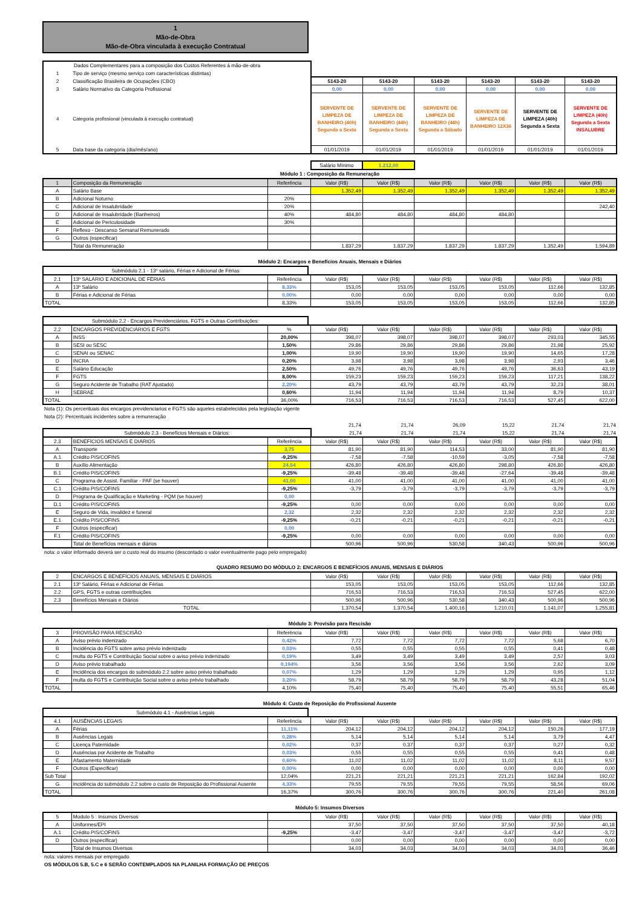1
Mão-de-Obra
Mão-de-Obra vinculada à execução Contratual
| Dados Complementares para a composição dos Custos Referentes á mão-de-obra | | | | | | | |
| 1 | Tipo de serviço (mesmo serviço com características distintas) | | | | | | |
| 2 | Classificação Brasileira de Ocupações (CBO) | 5143-20 | 5143-20 | 5143-20 | 5143-20 | 5143-20 | 5143-20 |
| 3 | Salário Normativo da Categoria Profissional | 0,00 | 0,00 | 0,00 | 0,00 | 0,00 | 0,00 |
| 4 | Categoria profissional (vinculada à execução contratual) | SERVENTE DE LIMPEZA DE BANHEIRO (40h) Segunda a Sexta | SERVENTE DE LIMPEZA DE BANHEIRO (44h) Segunda a Sexta | SERVENTE DE LIMPEZA DE BANHEIRO (44h) Segunda a Sábado | SERVENTE DE LIMPEZA DE BANHEIRO 12X36 | SERVENTE DE LIMPEZA (40h) Segunda a Sexta | SERVENTE DE LIMPEZA (40h) Segunda a Sexta INSALUBRE |
| 5 | Data base da categoria (dia/mês/ano) | 01/01/2019 | 01/01/2019 | 01/01/2019 | 01/01/2019 | 01/01/2019 | 01/01/2019 |
| | | Salário Mínimo | 1.212,00 | | | | |
Módulo 1 : Composição da Remuneração
| 1 | Composição da Remuneração | Referência | Valor (R$) | Valor (R$) | Valor (R$) | Valor (R$) | Valor (R$) | Valor (R$) |
| A | Salário Base | | 1.352,49 | 1.352,49 | 1.352,49 | 1.352,49 | 1.352,49 | 1.352,49 |
| B | Adicional Noturno | 20% | | | | | | |
| C | Adicional de Insalubridade | 20% | | | | | | 242,40 |
| D | Adicional de Insalubridade (Banheiros) | 40% | 484,80 | 484,80 | 484,80 | 484,80 | | |
| E | Adicional de Periculosidade | 30% | | | | | | |
| F | Reflexo - Descanso Semanal Remunerado | | | | | | | |
| G | Outros (especificar) | | | | | | | |
| | Total da Remuneração | | 1.837,29 | 1.837,29 | 1.837,29 | 1.837,29 | 1.352,49 | 1.594,89 |
Módulo 2: Encargos e Benefícios Anuais, Mensais e Diários
Submódulo 2.1 - 13º salário, Férias e Adicional de Férias
| 2.1 | 13º SALÁRIO E ADICIONAL DE FÉRIAS | Referência | Valor (R$) | Valor (R$) | Valor (R$) | Valor (R$) | Valor (R$) | Valor (R$) |
| A | 13º Salário | 8,33% | 153,05 | 153,05 | 153,05 | 153,05 | 112,66 | 132,85 |
| B | Férias e Adicional de Férias | 0,00% | 0,00 | 0,00 | 0,00 | 0,00 | 0,00 | 0,00 |
| TOTAL | | 8,33% | 153,05 | 153,05 | 153,05 | 153,05 | 112,66 | 132,85 |
Submódulo 2.2 - Encargos Previdenciários, FGTS e Outras Contribuições:
| 2.2 | ENCARGOS PREVIDENCIÁRIOS E FGTS | % | Valor (R$) | Valor (R$) | Valor (R$) | Valor (R$) | Valor (R$) | Valor (R$) |
| A | INSS | 20,00% | 398,07 | 398,07 | 398,07 | 398,07 | 293,03 | 345,55 |
| B | SESI ou SESC | 1,50% | 29,86 | 29,86 | 29,86 | 29,86 | 21,98 | 25,92 |
| C | SENAI ou SENAC | 1,00% | 19,90 | 19,90 | 19,90 | 19,90 | 14,65 | 17,28 |
| D | INCRA | 0,20% | 3,98 | 3,98 | 3,98 | 3,98 | 2,93 | 3,46 |
| E | Salário Educação | 2,50% | 49,76 | 49,76 | 49,76 | 49,76 | 36,63 | 43,19 |
| F | FGTS | 8,00% | 159,23 | 159,23 | 159,23 | 159,23 | 117,21 | 138,22 |
| G | Seguro Acidente de Trabalho (RAT Ajustado) | 2,20% | 43,79 | 43,79 | 43,79 | 43,79 | 32,23 | 38,01 |
| H | SEBRAE | 0,60% | 11,94 | 11,94 | 11,94 | 11,94 | 8,79 | 10,37 |
| TOTAL | | 36,00% | 716,53 | 716,53 | 716,53 | 716,53 | 527,45 | 622,00 |
Nota (1): Os percentuais dos encargos previdenciarios e FGTS são aqueles estabelecidos pela legislação vigente
Nota (2): Percentuais incidentes sobre a remuneração
| | 21,74 | 21,74 | 26,09 | 15,22 | 21,74 | 21,74 |
| Submódulo 2.3 - Benefícios Mensais e Diários: | 21,74 | 21,74 | 21,74 | 15,22 | 21,74 | 21,74 |
| 2.3 | BENEFÍCIOS MENSAIS E DIÁRIOS | Referência | Valor (R$) | Valor (R$) | Valor (R$) | Valor (R$) | Valor (R$) | Valor (R$) |
| A | Transporte | 3,75 | 81,90 | 81,90 | 114,53 | 33,00 | 81,90 | 81,90 |
| A.1 | Crédito PIS/COFINS | -9,25% | -7,58 | -7,58 | -10,59 | -3,05 | -7,58 | -7,58 |
| B | Auxílio Alimentação | 24,54 | 426,80 | 426,80 | 426,80 | 298,80 | 426,80 | 426,80 |
| B.1 | Crédito PIS/COFINS | -9,25% | -39,48 | -39,48 | -39,48 | -27,64 | -39,48 | -39,48 |
| C | Programa de Assist. Familiar - PAF (se houver) | 41,00 | 41,00 | 41,00 | 41,00 | 41,00 | 41,00 | 41,00 |
| C.1 | Crédito PIS/COFINS | -9,25% | -3,79 | -3,79 | -3,79 | -3,79 | -3,79 | -3,79 |
| D | Programa de Qualificação e Marketing - PQM (se houver) | 0,00 | | | | | | |
| D.1 | Crédito PIS/COFINS | -9,25% | 0,00 | 0,00 | 0,00 | 0,00 | 0,00 | 0,00 |
| E | Seguro de Vida, invalidez e funeral | 2,32 | 2,32 | 2,32 | 2,32 | 2,32 | 2,32 | 2,32 |
| E.1 | Crédito PIS/COFINS | -9,25% | -0,21 | -0,21 | -0,21 | -0,21 | -0,21 | -0,21 |
| F | Outros (especificar) | 0,00 | | | | | | |
| F.1 | Crédito PIS/COFINS | -9,25% | 0,00 | 0,00 | 0,00 | 0,00 | 0,00 | 0,00 |
| | Total de Benefícios mensais e diários | | 500,96 | 500,96 | 530,58 | 340,43 | 500,96 | 500,96 |
nota: o valor informado deverá ser o custo real do insumo (descontado o valor eventualmente pago pelo empregado)
QUADRO RESUMO DO MÓDULO 2: ENCARGOS E BENEFÍCIOS ANUAIS, MENSAIS E DIÁRIOS
| 2 | ENCARGOS E BENEFÍCIOS ANUAIS, MENSAIS E DIÁRIOS | Valor (R$) | Valor (R$) | Valor (R$) | Valor (R$) | Valor (R$) | Valor (R$) |
| 2.1 | 13º Salário, Férias e Adicional de Férias | 153,05 | 153,05 | 153,05 | 153,05 | 112,66 | 132,85 |
| 2.2 | GPS, FGTS e outras contribuições | 716,53 | 716,53 | 716,53 | 716,53 | 527,45 | 622,00 |
| 2.3 | Benefícios Mensais e Diários | 500,96 | 500,96 | 530,58 | 340,43 | 500,96 | 500,96 |
| | TOTAL | 1.370,54 | 1.370,54 | 1.400,16 | 1.210,01 | 1.141,07 | 1.255,81 |
Módulo 3: Provisão para Rescisão
| 3 | PROVISÃO PARA RESCISÃO | Referência | Valor (R$) | Valor (R$) | Valor (R$) | Valor (R$) | Valor (R$) | Valor (R$) |
| A | Aviso prévio indenizado | 0,42% | 7,72 | 7,72 | 7,72 | 7,72 | 5,68 | 6,70 |
| B | Incidência do FGTS sobre aviso prévio indenizado | 0,03% | 0,55 | 0,55 | 0,55 | 0,55 | 0,41 | 0,48 |
| C | multa do FGTS e Contribuição Social sobre o aviso prévio indenizado | 0,19% | 3,49 | 3,49 | 3,49 | 3,49 | 2,57 | 3,03 |
| D | Aviso prévio trabalhado | 0,194% | 3,56 | 3,56 | 3,56 | 3,56 | 2,62 | 3,09 |
| E | Incidência dos encargos do submódulo 2.2 sobre aviso prévio trabalhado | 0,07% | 1,29 | 1,29 | 1,29 | 1,29 | 0,95 | 1,12 |
| F | multa do FGTS e Contribuição Social sobre o aviso prévio trabalhado | 3,20% | 58,79 | 58,79 | 58,79 | 58,79 | 43,28 | 51,04 |
| TOTAL | | 4,10% | 75,40 | 75,40 | 75,40 | 75,40 | 55,51 | 65,46 |
Módulo 4: Custo de Reposição do Profissional Ausente
Submódulo 4.1 - Ausências Legais
| 4.1 | AUSÊNCIAS LEGAIS | Referência | Valor (R$) | Valor (R$) | Valor (R$) | Valor (R$) | Valor (R$) | Valor (R$) |
| A | Férias | 11,11% | 204,12 | 204,12 | 204,12 | 204,12 | 150,26 | 177,19 |
| B | Ausências Legais | 0,28% | 5,14 | 5,14 | 5,14 | 5,14 | 3,79 | 4,47 |
| C | Licença Paternidade | 0,02% | 0,37 | 0,37 | 0,37 | 0,37 | 0,27 | 0,32 |
| D | Ausências por Acidente de Trabalho | 0,03% | 0,55 | 0,55 | 0,55 | 0,55 | 0,41 | 0,48 |
| E | Afastamento Maternidade | 0,60% | 11,02 | 11,02 | 11,02 | 11,02 | 8,11 | 9,57 |
| F | Outros (Especificar) | 0,00% | 0,00 | 0,00 | 0,00 | 0,00 | 0,00 | 0,00 |
| Sub Total | | 12,04% | 221,21 | 221,21 | 221,21 | 221,21 | 162,84 | 192,02 |
| G | Incidência do submódulo 2.2 sobre o custo de Reposição do Profissional Ausente | 4,33% | 79,55 | 79,55 | 79,55 | 79,55 | 58,56 | 69,06 |
| TOTAL | | 16,37% | 300,76 | 300,76 | 300,76 | 300,76 | 221,40 | 261,08 |
Módulo 5: Insumos Diversos
| 5 | Modulo 5 : Insumos Diversos | | Valor (R$) | Valor (R$) | Valor (R$) | Valor (R$) | Valor (R$) | Valor (R$) |
| A | Uniformes/EPI | | 37,50 | 37,50 | 37,50 | 37,50 | 37,50 | 40,18 |
| A.1 | Crédito PIS/COFINS | -9,25% | -3,47 | -3,47 | -3,47 | -3,47 | -3,47 | -3,72 |
| D | Outros (especificar) | | 0,00 | 0,00 | 0,00 | 0,00 | 0,00 | 0,00 |
| | Total de Insumos Diversos | | 34,03 | 34,03 | 34,03 | 34,03 | 34,03 | 36,46 |
nota: valores mensais por empregado
OS MÓDULOS 5.B, 5.C e 6 SERÃO CONTEMPLADOS NA PLANILHA FORMAÇÃO DE PREÇOS